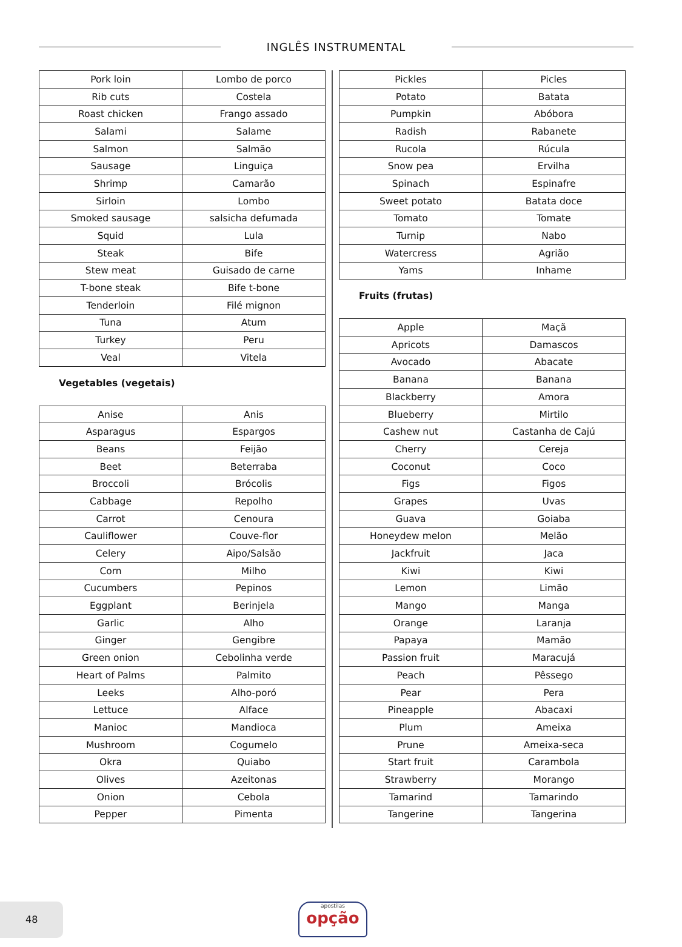INGLÊS INSTRUMENTAL
| Pork loin | Lombo de porco |
| Rib cuts | Costela |
| Roast chicken | Frango assado |
| Salami | Salame |
| Salmon | Salmão |
| Sausage | Linguiça |
| Shrimp | Camarão |
| Sirloin | Lombo |
| Smoked sausage | salsicha defumada |
| Squid | Lula |
| Steak | Bife |
| Stew meat | Guisado de carne |
| T-bone steak | Bife t-bone |
| Tenderloin | Filé mignon |
| Tuna | Atum |
| Turkey | Peru |
| Veal | Vitela |
Vegetables (vegetais)
| Anise | Anis |
| Asparagus | Espargos |
| Beans | Feijão |
| Beet | Beterraba |
| Broccoli | Brócolis |
| Cabbage | Repolho |
| Carrot | Cenoura |
| Cauliflower | Couve-flor |
| Celery | Aipo/Salsão |
| Corn | Milho |
| Cucumbers | Pepinos |
| Eggplant | Berinjela |
| Garlic | Alho |
| Ginger | Gengibre |
| Green onion | Cebolinha verde |
| Heart of Palms | Palmito |
| Leeks | Alho-poró |
| Lettuce | Alface |
| Manioc | Mandioca |
| Mushroom | Cogumelo |
| Okra | Quiabo |
| Olives | Azeitonas |
| Onion | Cebola |
| Pepper | Pimenta |
| Pickles | Picles |
| Potato | Batata |
| Pumpkin | Abóbora |
| Radish | Rabanete |
| Rucola | Rúcula |
| Snow pea | Ervilha |
| Spinach | Espinafre |
| Sweet potato | Batata doce |
| Tomato | Tomate |
| Turnip | Nabo |
| Watercress | Agrião |
| Yams | Inhame |
Fruits (frutas)
| Apple | Maçã |
| Apricots | Damascos |
| Avocado | Abacate |
| Banana | Banana |
| Blackberry | Amora |
| Blueberry | Mirtilo |
| Cashew nut | Castanha de Cajú |
| Cherry | Cereja |
| Coconut | Coco |
| Figs | Figos |
| Grapes | Uvas |
| Guava | Goiaba |
| Honeydew melon | Melão |
| Jackfruit | Jaca |
| Kiwi | Kiwi |
| Lemon | Limão |
| Mango | Manga |
| Orange | Laranja |
| Papaya | Mamão |
| Passion fruit | Maracujá |
| Peach | Pêssego |
| Pear | Pera |
| Pineapple | Abacaxi |
| Plum | Ameixa |
| Prune | Ameixa-seca |
| Start fruit | Carambola |
| Strawberry | Morango |
| Tamarind | Tamarindo |
| Tangerine | Tangerina |
48 apostilas
opção